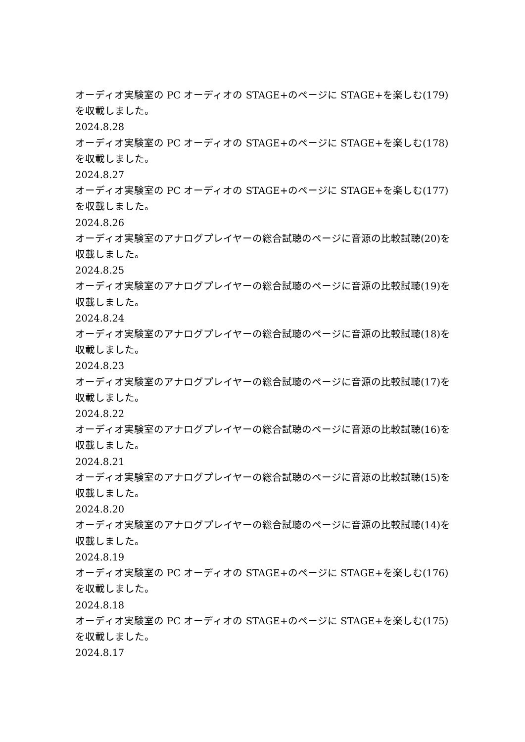オーディオ実験室の PC オーディオの STAGE+のページに STAGE+を楽しむ(179)を収載しました。
2024.8.28
オーディオ実験室の PC オーディオの STAGE+のページに STAGE+を楽しむ(178)を収載しました。
2024.8.27
オーディオ実験室の PC オーディオの STAGE+のページに STAGE+を楽しむ(177)を収載しました。
2024.8.26
オーディオ実験室のアナログプレイヤーの総合試聴のページに音源の比較試聴(20)を収載しました。
2024.8.25
オーディオ実験室のアナログプレイヤーの総合試聴のページに音源の比較試聴(19)を収載しました。
2024.8.24
オーディオ実験室のアナログプレイヤーの総合試聴のページに音源の比較試聴(18)を収載しました。
2024.8.23
オーディオ実験室のアナログプレイヤーの総合試聴のページに音源の比較試聴(17)を収載しました。
2024.8.22
オーディオ実験室のアナログプレイヤーの総合試聴のページに音源の比較試聴(16)を収載しました。
2024.8.21
オーディオ実験室のアナログプレイヤーの総合試聴のページに音源の比較試聴(15)を収載しました。
2024.8.20
オーディオ実験室のアナログプレイヤーの総合試聴のページに音源の比較試聴(14)を収載しました。
2024.8.19
オーディオ実験室の PC オーディオの STAGE+のページに STAGE+を楽しむ(176)を収載しました。
2024.8.18
オーディオ実験室の PC オーディオの STAGE+のページに STAGE+を楽しむ(175)を収載しました。
2024.8.17